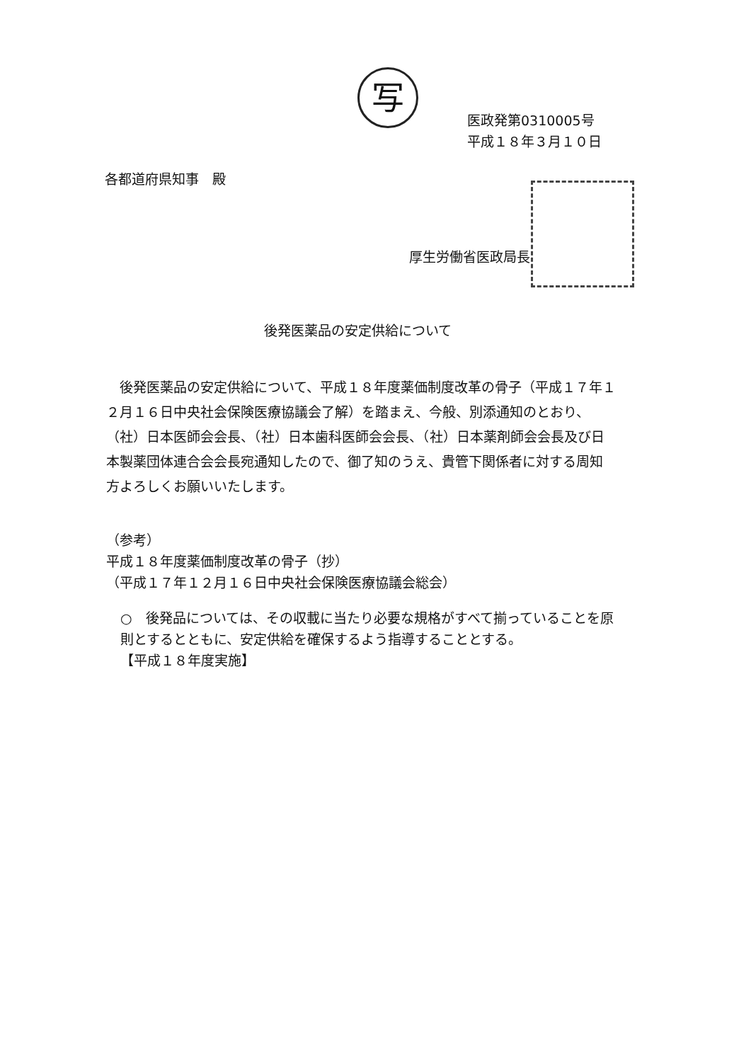写
医政発第0310005号
平成１８年３月１０日
各都道府県知事　殿
厚生労働省医政局長
後発医薬品の安定供給について
後発医薬品の安定供給について、平成１８年度薬価制度改革の骨子（平成１７年１２月１６日中央社会保険医療協議会了解）を踏まえ、今般、別添通知のとおり、（社）日本医師会会長、（社）日本歯科医師会会長、（社）日本薬剤師会会長及び日本製薬団体連合会会長宛通知したので、御了知のうえ、貴管下関係者に対する周知方よろしくお願いいたします。
（参考）
平成１８年度薬価制度改革の骨子（抄）
（平成１７年１２月１６日中央社会保険医療協議会総会）
○　後発品については、その収載に当たり必要な規格がすべて揃っていることを原則とするとともに、安定供給を確保するよう指導することとする。
【平成１８年度実施】